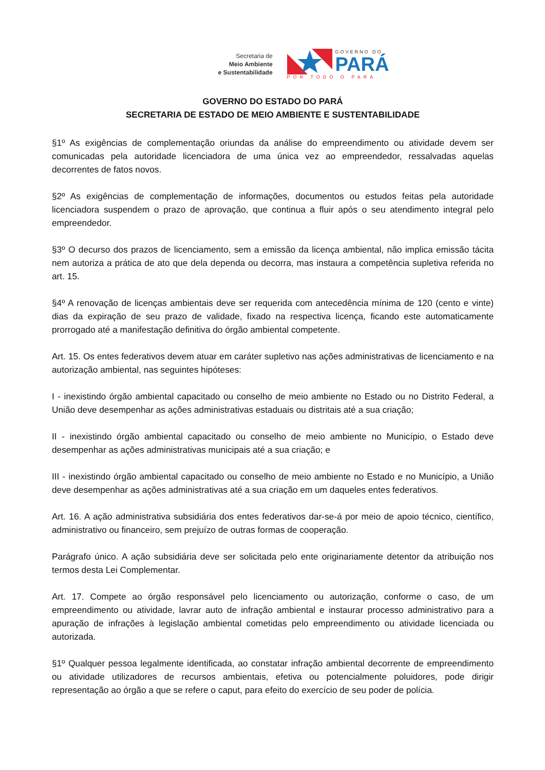Secretaria de
Meio Ambiente
e Sustentabilidade
GOVERNO DO
PARÁ
POR TODO O PARÁ
GOVERNO DO ESTADO DO PARÁ
SECRETARIA DE ESTADO DE MEIO AMBIENTE E SUSTENTABILIDADE
§1º As exigências de complementação oriundas da análise do empreendimento ou atividade devem ser comunicadas pela autoridade licenciadora de uma única vez ao empreendedor, ressalvadas aquelas decorrentes de fatos novos.
§2º As exigências de complementação de informações, documentos ou estudos feitas pela autoridade licenciadora suspendem o prazo de aprovação, que continua a fluir após o seu atendimento integral pelo empreendedor.
§3º O decurso dos prazos de licenciamento, sem a emissão da licença ambiental, não implica emissão tácita nem autoriza a prática de ato que dela dependa ou decorra, mas instaura a competência supletiva referida no art. 15.
§4º A renovação de licenças ambientais deve ser requerida com antecedência mínima de 120 (cento e vinte) dias da expiração de seu prazo de validade, fixado na respectiva licença, ficando este automaticamente prorrogado até a manifestação definitiva do órgão ambiental competente.
Art. 15. Os entes federativos devem atuar em caráter supletivo nas ações administrativas de licenciamento e na autorização ambiental, nas seguintes hipóteses:
I - inexistindo órgão ambiental capacitado ou conselho de meio ambiente no Estado ou no Distrito Federal, a União deve desempenhar as ações administrativas estaduais ou distritais até a sua criação;
II - inexistindo órgão ambiental capacitado ou conselho de meio ambiente no Município, o Estado deve desempenhar as ações administrativas municipais até a sua criação; e
III - inexistindo órgão ambiental capacitado ou conselho de meio ambiente no Estado e no Município, a União deve desempenhar as ações administrativas até a sua criação em um daqueles entes federativos.
Art. 16. A ação administrativa subsidiária dos entes federativos dar-se-á por meio de apoio técnico, científico, administrativo ou financeiro, sem prejuízo de outras formas de cooperação.
Parágrafo único. A ação subsidiária deve ser solicitada pelo ente originariamente detentor da atribuição nos termos desta Lei Complementar.
Art. 17. Compete ao órgão responsável pelo licenciamento ou autorização, conforme o caso, de um empreendimento ou atividade, lavrar auto de infração ambiental e instaurar processo administrativo para a apuração de infrações à legislação ambiental cometidas pelo empreendimento ou atividade licenciada ou autorizada.
§1º Qualquer pessoa legalmente identificada, ao constatar infração ambiental decorrente de empreendimento ou atividade utilizadores de recursos ambientais, efetiva ou potencialmente poluidores, pode dirigir representação ao órgão a que se refere o caput, para efeito do exercício de seu poder de polícia.